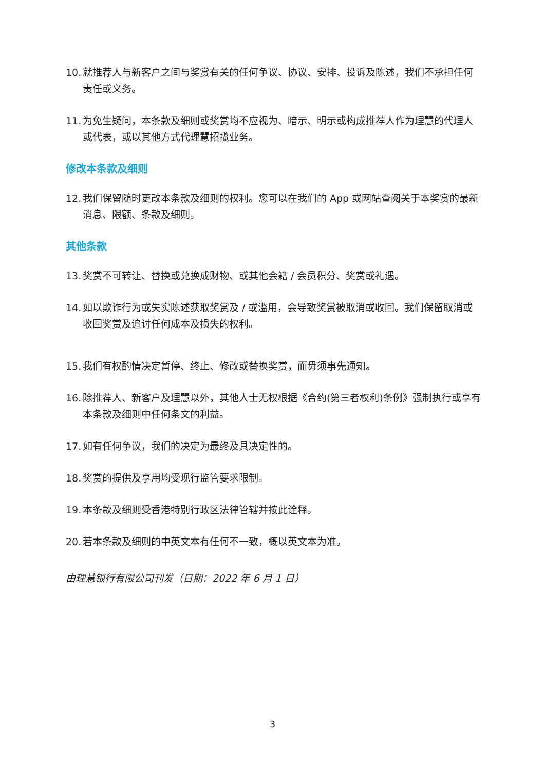10. 就推荐人与新客户之间与奖赏有关的任何争议、协议、安排、投诉及陈述，我们不承担任何责任或义务。
11. 为免生疑问，本条款及细则或奖赏均不应视为、暗示、明示或构成推荐人作为理慧的代理人或代表，或以其他方式代理慧招揽业务。
修改本条款及细则
12. 我们保留随时更改本条款及细则的权利。您可以在我们的 App 或网站查阅关于本奖赏的最新消息、限额、条款及细则。
其他条款
13. 奖赏不可转让、替换或兑换成财物、或其他会籍 / 会员积分、奖赏或礼遇。
14. 如以欺诈行为或失实陈述获取奖赏及 / 或滥用，会导致奖赏被取消或收回。我们保留取消或收回奖赏及追讨任何成本及损失的权利。
15. 我们有权酌情决定暂停、终止、修改或替换奖赏，而毋须事先通知。
16. 除推荐人、新客户及理慧以外，其他人士无权根据《合约(第三者权利)条例》强制执行或享有本条款及细则中任何条文的利益。
17. 如有任何争议，我们的决定为最终及具决定性的。
18. 奖赏的提供及享用均受现行监管要求限制。
19. 本条款及细则受香港特别行政区法律管辖并按此诠释。
20. 若本条款及细则的中英文本有任何不一致，概以英文本为准。
由理慧银行有限公司刊发（日期：2022 年 6 月 1 日）
3